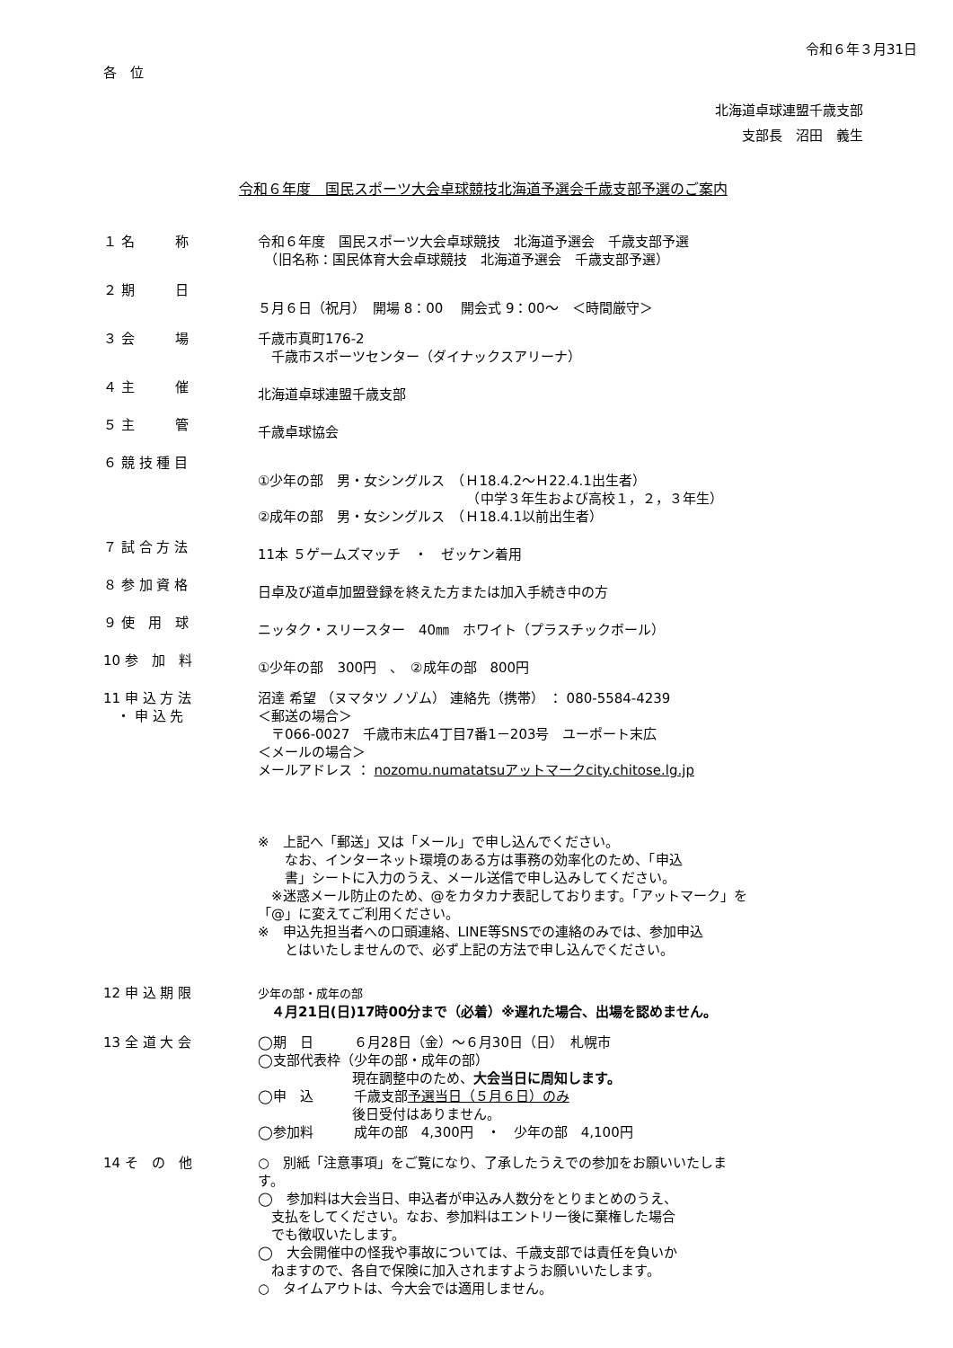令和６年３月31日
各　位
北海道卓球連盟千歳支部
支部長　沼田　義生
令和６年度　国民スポーツ大会卓球競技北海道予選会千歳支部予選のご案内
１ 名　　　称 令和６年度　国民スポーツ大会卓球競技　北海道予選会　千歳支部予選
　（旧名称：国民体育大会卓球競技　北海道予選会　千歳支部予選）
２ 期　　　日
５月６日（祝月）　開場 8：00　 開会式 9：00～　＜時間厳守＞
３ 会　　　場 千歳市真町176-2
　千歳市スポーツセンター（ダイナックスアリーナ）
４ 主　　　催
北海道卓球連盟千歳支部
５ 主　　　管
千歳卓球協会
６ 競 技 種 目
①少年の部　男・女シングルス　（Ｈ18.4.2～Ｈ22.4.1出生者）
　　　　　　　　　　　　　　　　（中学３年生および高校１，２，３年生）
②成年の部　男・女シングルス　（Ｈ18.4.1以前出生者）
７ 試 合 方 法
11本 ５ゲームズマッチ　・　ゼッケン着用
８ 参 加 資 格
日卓及び道卓加盟登録を終えた方または加入手続き中の方
９ 使　用　球
ニッタク・スリースター　40㎜　ホワイト（プラスチックボール）
10 参　加　料
①少年の部　300円　、　②成年の部　800円
11 申 込 方 法
　・ 申 込 先
沼達 希望 （ヌマタツ ノゾム） 連絡先（携帯） ： 080-5584-4239
＜郵送の場合＞
　〒066-0027　千歳市末広4丁目7番1－203号　ユーポート末広
＜メールの場合＞
メールアドレス ： nozomu.numatatsuアットマークcity.chitose.lg.jp
※　上記へ「郵送」又は「メール」で申し込んでください。
　　なお、インターネット環境のある方は事務の効率化のため、「申込
　　書」シートに入力のうえ、メール送信で申し込みしてください。
　※迷惑メール防止のため、@をカタカナ表記しております。「アットマーク」を
「@」に変えてご利用ください。
※　申込先担当者への口頭連絡、LINE等SNSでの連絡のみでは、参加申込
　　とはいたしませんので、必ず上記の方法で申し込んでください。
12 申 込 期 限
少年の部・成年の部
　４月21日(日)17時00分まで（必着）※遅れた場合、出場を認めません。
13 全 道 大 会 ◯期　日　　　６月28日（金）～６月30日（日）　札幌市
◯支部代表枠（少年の部・成年の部）
　　　　　　　現在調整中のため、大会当日に周知します。
◯申　込　　　千歳支部予選当日（５月６日）のみ
　　　　　　　後日受付はありません。
◯参加料　　　成年の部　4,300円　・　少年の部　4,100円
14 そ　の　他 ○　別紙「注意事項」をご覧になり、了承したうえでの参加をお願いいたしま
す。
◯　参加料は大会当日、申込者が申込み人数分をとりまとめのうえ、
　支払をしてください。なお、参加料はエントリー後に棄権した場合
　でも徴収いたします。
◯　大会開催中の怪我や事故については、千歳支部では責任を負いか
　ねますので、各自で保険に加入されますようお願いいたします。
○　タイムアウトは、今大会では適用しません。